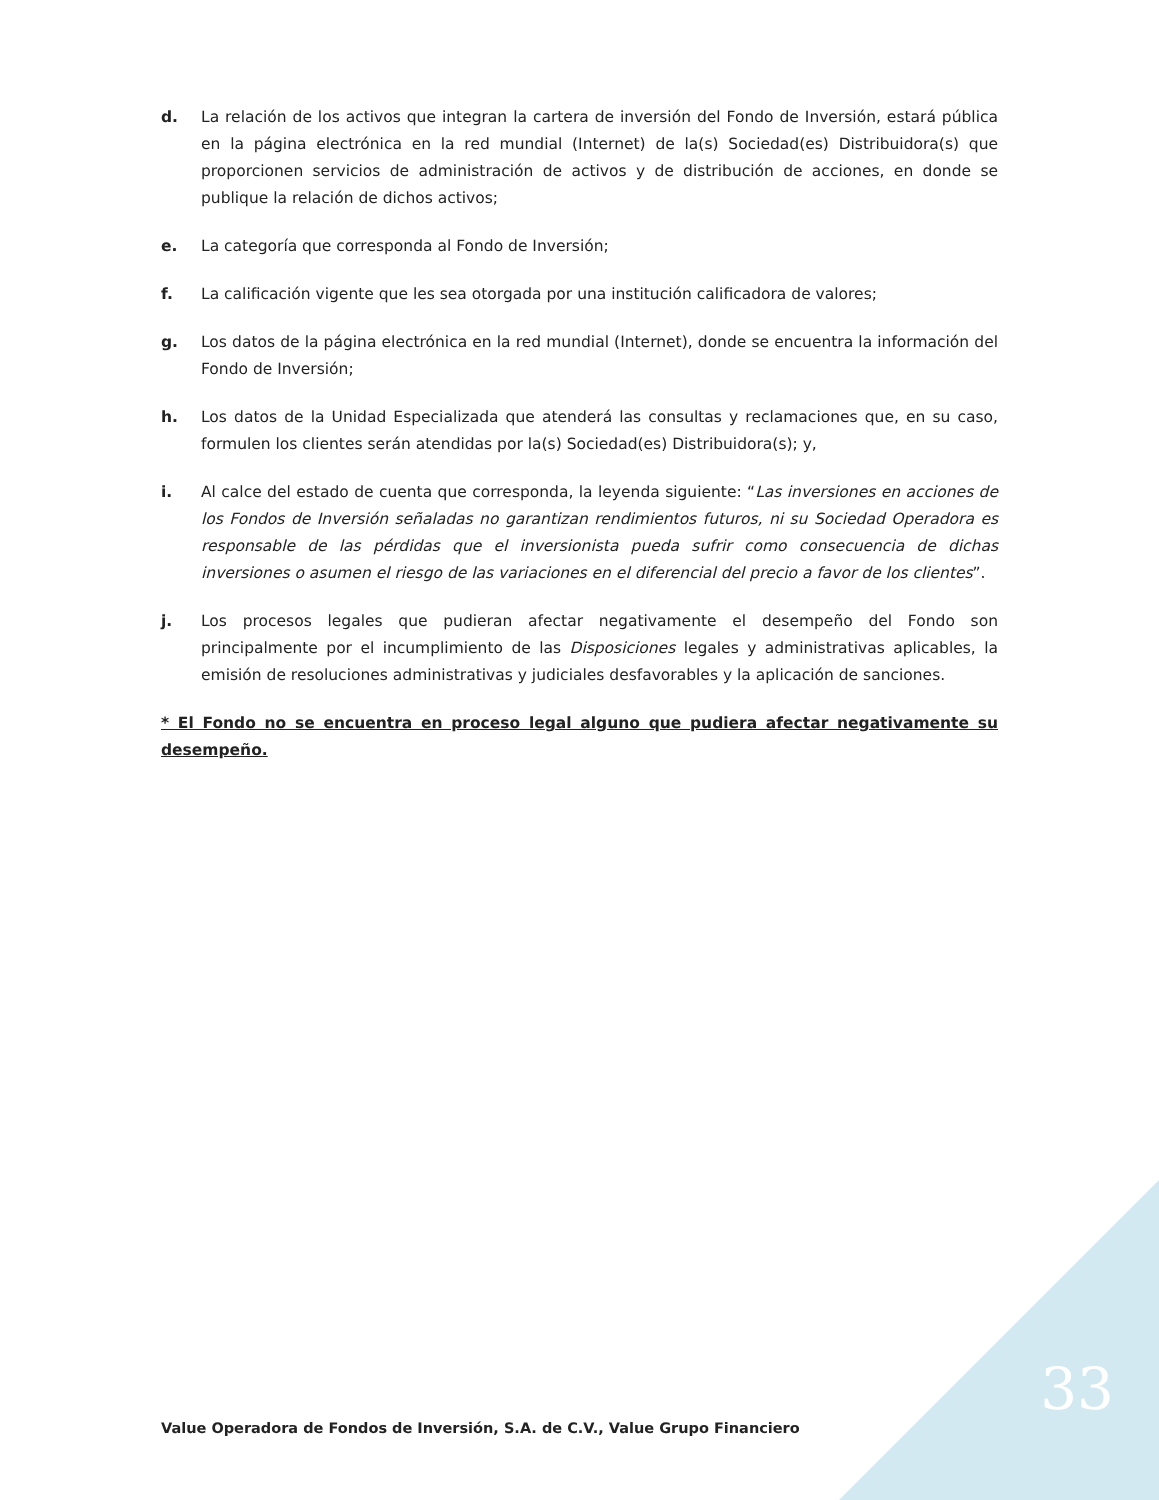d. La relación de los activos que integran la cartera de inversión del Fondo de Inversión, estará pública en la página electrónica en la red mundial (Internet) de la(s) Sociedad(es) Distribuidora(s) que proporcionen servicios de administración de activos y de distribución de acciones, en donde se publique la relación de dichos activos;
e. La categoría que corresponda al Fondo de Inversión;
f. La calificación vigente que les sea otorgada por una institución calificadora de valores;
g. Los datos de la página electrónica en la red mundial (Internet), donde se encuentra la información del Fondo de Inversión;
h. Los datos de la Unidad Especializada que atenderá las consultas y reclamaciones que, en su caso, formulen los clientes serán atendidas por la(s) Sociedad(es) Distribuidora(s); y,
i. Al calce del estado de cuenta que corresponda, la leyenda siguiente: “Las inversiones en acciones de los Fondos de Inversión señaladas no garantizan rendimientos futuros, ni su Sociedad Operadora es responsable de las pérdidas que el inversionista pueda sufrir como consecuencia de dichas inversiones o asumen el riesgo de las variaciones en el diferencial del precio a favor de los clientes”.
j. Los procesos legales que pudieran afectar negativamente el desempeño del Fondo son principalmente por el incumplimiento de las Disposiciones legales y administrativas aplicables, la emisión de resoluciones administrativas y judiciales desfavorables y la aplicación de sanciones.
* El Fondo no se encuentra en proceso legal alguno que pudiera afectar negativamente su desempeño.
Value Operadora de Fondos de Inversión, S.A. de C.V., Value Grupo Financiero
33